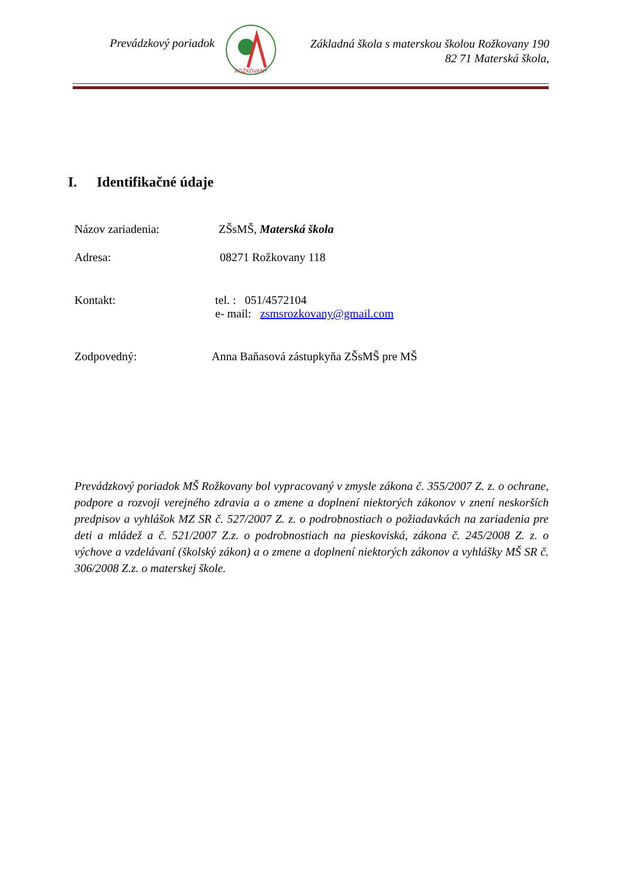Prevádzkový poriadok
ROŽKOVANY
Základná škola s materskou školou Rožkovany 190
82 71 Materská škola,
I. Identifikačné údaje
Názov zariadenia: ZŠsMŠ, Materská škola
Adresa: 08271 Rožkovany 118
Kontakt: tel. : 051/4572104
e- mail: zsmsrozkovany@gmail.com
Zodpovedný: Anna Baňasová zástupkyňa ZŠsMŠ pre MŠ
Prevádzkový poriadok MŠ Rožkovany bol vypracovaný v zmysle zákona č. 355/2007 Z. z. o ochrane, podpore a rozvoji verejného zdravia a o zmene a doplnení niektorých zákonov v znení neskorších predpisov a vyhlášok MZ SR č. 527/2007 Z. z. o podrobnostiach o požiadavkách na zariadenia pre deti a mládež a č. 521/2007 Z.z. o podrobnostiach na pieskoviská, zákona č. 245/2008 Z. z. o výchove a vzdelávaní (školský zákon) a o zmene a doplnení niektorých zákonov a vyhlášky MŠ SR č. 306/2008 Z.z. o materskej škole.